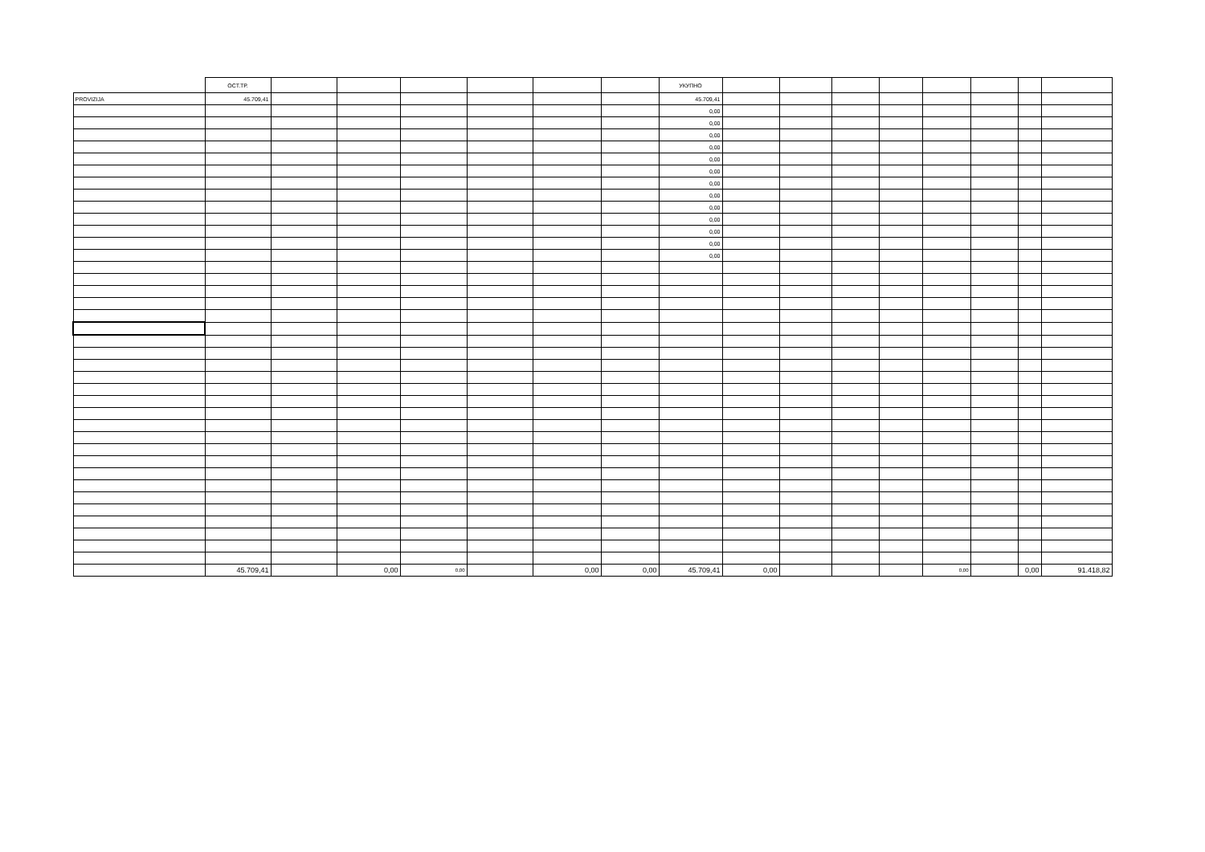| | ОСТ.ТР. | | | | | | | УКУПНО | | | | | | | | |
| --- | --- | --- | --- | --- | --- | --- | --- | --- | --- | --- | --- | --- | --- | --- | --- | --- |
| PROVIZIJA | 45.709,41 | | | | | | | 45.709,41 | | | | | | | | |
| | | | | | | | | 0,00 | | | | | | | | |
| | | | | | | | | 0,00 | | | | | | | | |
| | | | | | | | | 0,00 | | | | | | | | |
| | | | | | | | | 0,00 | | | | | | | | |
| | | | | | | | | 0,00 | | | | | | | | |
| | | | | | | | | 0,00 | | | | | | | | |
| | | | | | | | | 0,00 | | | | | | | | |
| | | | | | | | | 0,00 | | | | | | | | |
| | | | | | | | | 0,00 | | | | | | | | |
| | | | | | | | | 0,00 | | | | | | | | |
| | | | | | | | | 0,00 | | | | | | | | |
| | | | | | | | | 0,00 | | | | | | | | |
| | | | | | | | | 0,00 | | | | | | | | |
| | 45.709,41 | | 0,00 | 0,00 | | 0,00 | 0,00 | 45.709,41 | 0,00 | | | | 0,00 | | 0,00 | 91.418,82 |